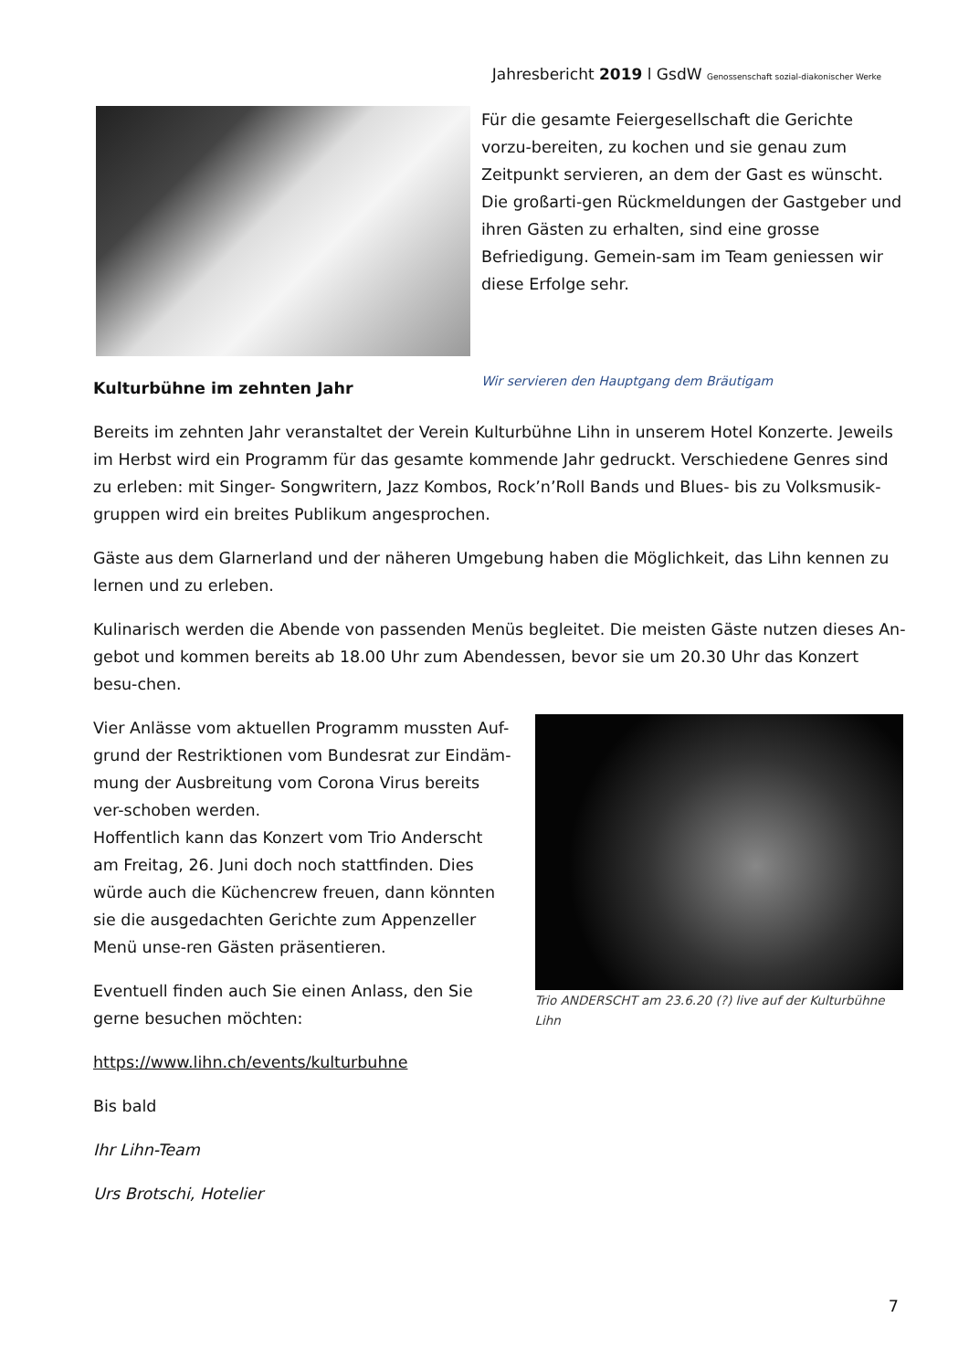Jahresbericht 2019 l GsdW Genossenschaft sozial-diakonischer Werke
Für die gesamte Feiergesellschaft die Gerichte vorzu-bereiten, zu kochen und sie genau zum Zeitpunkt servieren, an dem der Gast es wünscht. Die großarti-gen Rückmeldungen der Gastgeber und ihren Gästen zu erhalten, sind eine grosse Befriedigung. Gemein-sam im Team geniessen wir diese Erfolge sehr.
Wir servieren den Hauptgang dem Bräutigam
Kulturbühne im zehnten Jahr
Bereits im zehnten Jahr veranstaltet der Verein Kulturbühne Lihn in unserem Hotel Konzerte. Jeweils im Herbst wird ein Programm für das gesamte kommende Jahr gedruckt. Verschiedene Genres sind zu erleben: mit Singer- Songwritern, Jazz Kombos, Rock’n’Roll Bands und Blues- bis zu Volksmusik-gruppen wird ein breites Publikum angesprochen.
Gäste aus dem Glarnerland und der näheren Umgebung haben die Möglichkeit, das Lihn kennen zu lernen und zu erleben.
Kulinarisch werden die Abende von passenden Menüs begleitet. Die meisten Gäste nutzen dieses An-gebot und kommen bereits ab 18.00 Uhr zum Abendessen, bevor sie um 20.30 Uhr das Konzert besu-chen.
Vier Anlässe vom aktuellen Programm mussten Auf-grund der Restriktionen vom Bundesrat zur Eindäm-mung der Ausbreitung vom Corona Virus bereits ver-schoben werden.
Hoffentlich kann das Konzert vom Trio Anderscht am Freitag, 26. Juni doch noch stattfinden. Dies würde auch die Küchencrew freuen, dann könnten sie die ausgedachten Gerichte zum Appenzeller Menü unse-ren Gästen präsentieren.
Eventuell finden auch Sie einen Anlass, den Sie gerne besuchen möchten:
Trio ANDERSCHT am 23.6.20 (?) live auf der Kulturbühne Lihn
https://www.lihn.ch/events/kulturbuhne
Bis bald
Ihr Lihn-Team
Urs Brotschi, Hotelier
7